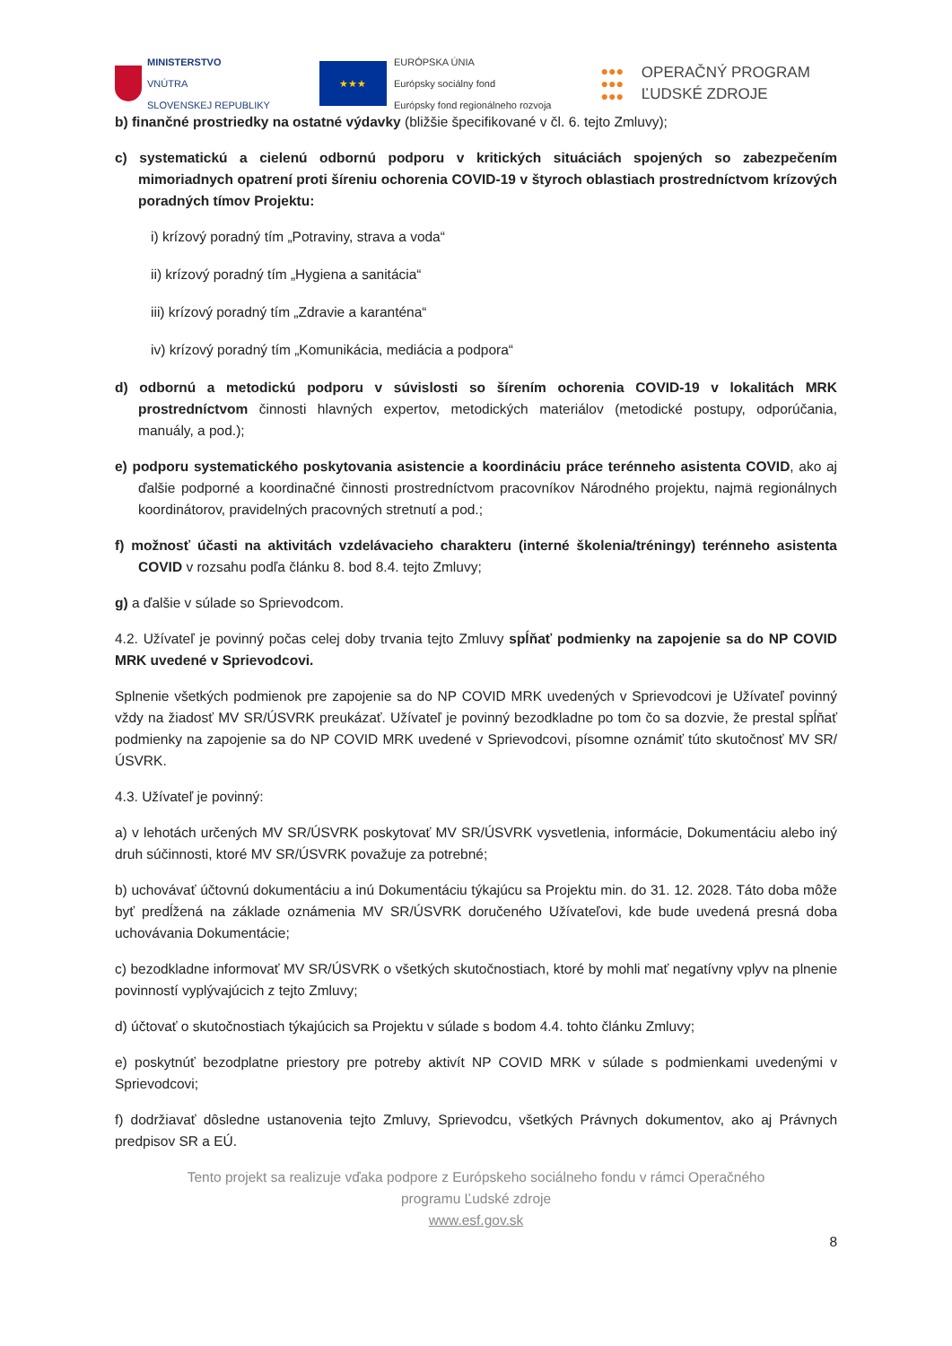MINISTERSTVO
VNÚTRA
SLOVENSKEJ REPUBLIKY
★★★
EURÓPSKA ÚNIA
Európsky sociálny fond
Európsky fond regionálneho rozvoja
●●●
●●●
●●●
OPERAČNÝ PROGRAM
ĽUDSKÉ ZDROJE
b) finančné prostriedky na ostatné výdavky (bližšie špecifikované v čl. 6. tejto Zmluvy);
c) systematickú a cielenú odbornú podporu v kritických situáciách spojených so zabezpečením mimoriadnych opatrení proti šíreniu ochorenia COVID-19 v štyroch oblastiach prostredníctvom krízových poradných tímov Projektu:
i) krízový poradný tím „Potraviny, strava a voda“
ii) krízový poradný tím „Hygiena a sanitácia“
iii) krízový poradný tím „Zdravie a karanténa“
iv) krízový poradný tím „Komunikácia, mediácia a podpora“
d) odbornú a metodickú podporu v súvislosti so šírením ochorenia COVID-19 v lokalitách MRK prostredníctvom činnosti hlavných expertov, metodických materiálov (metodické postupy, odporúčania, manuály, a pod.);
e) podporu systematického poskytovania asistencie a koordináciu práce terénneho asistenta COVID, ako aj ďalšie podporné a koordinačné činnosti prostredníctvom pracovníkov Národného projektu, najmä regionálnych koordinátorov, pravidelných pracovných stretnutí a pod.;
f) možnosť účasti na aktivitách vzdelávacieho charakteru (interné školenia/tréningy) terénneho asistenta COVID v rozsahu podľa článku 8. bod 8.4. tejto Zmluvy;
g) a ďalšie v súlade so Sprievodcom.
4.2. Užívateľ je povinný počas celej doby trvania tejto Zmluvy spĺňať podmienky na zapojenie sa do NP COVID MRK uvedené v Sprievodcovi.
Splnenie všetkých podmienok pre zapojenie sa do NP COVID MRK uvedených v Sprievodcovi je Užívateľ povinný vždy na žiadosť MV SR/ÚSVRK preukázať. Užívateľ je povinný bezodkladne po tom čo sa dozvie, že prestal spĺňať podmienky na zapojenie sa do NP COVID MRK uvedené v Sprievodcovi, písomne oznámiť túto skutočnosť MV SR/ÚSVRK.
4.3. Užívateľ je povinný:
a) v lehotách určených MV SR/ÚSVRK poskytovať MV SR/ÚSVRK vysvetlenia, informácie, Dokumentáciu alebo iný druh súčinnosti, ktoré MV SR/ÚSVRK považuje za potrebné;
b) uchovávať účtovnú dokumentáciu a inú Dokumentáciu týkajúcu sa Projektu min. do 31. 12. 2028. Táto doba môže byť predĺžená na základe oznámenia MV SR/ÚSVRK doručeného Užívateľovi, kde bude uvedená presná doba uchovávania Dokumentácie;
c) bezodkladne informovať MV SR/ÚSVRK o všetkých skutočnostiach, ktoré by mohli mať negatívny vplyv na plnenie povinností vyplývajúcich z tejto Zmluvy;
d) účtovať o skutočnostiach týkajúcich sa Projektu v súlade s bodom 4.4. tohto článku Zmluvy;
e) poskytnúť bezodplatne priestory pre potreby aktivít NP COVID MRK v súlade s podmienkami uvedenými v Sprievodcovi;
f) dodržiavať dôsledne ustanovenia tejto Zmluvy, Sprievodcu, všetkých Právnych dokumentov, ako aj Právnych predpisov SR a EÚ.
Tento projekt sa realizuje vďaka podpore z Európskeho sociálneho fondu v rámci Operačného
programu Ľudské zdroje
www.esf.gov.sk
8